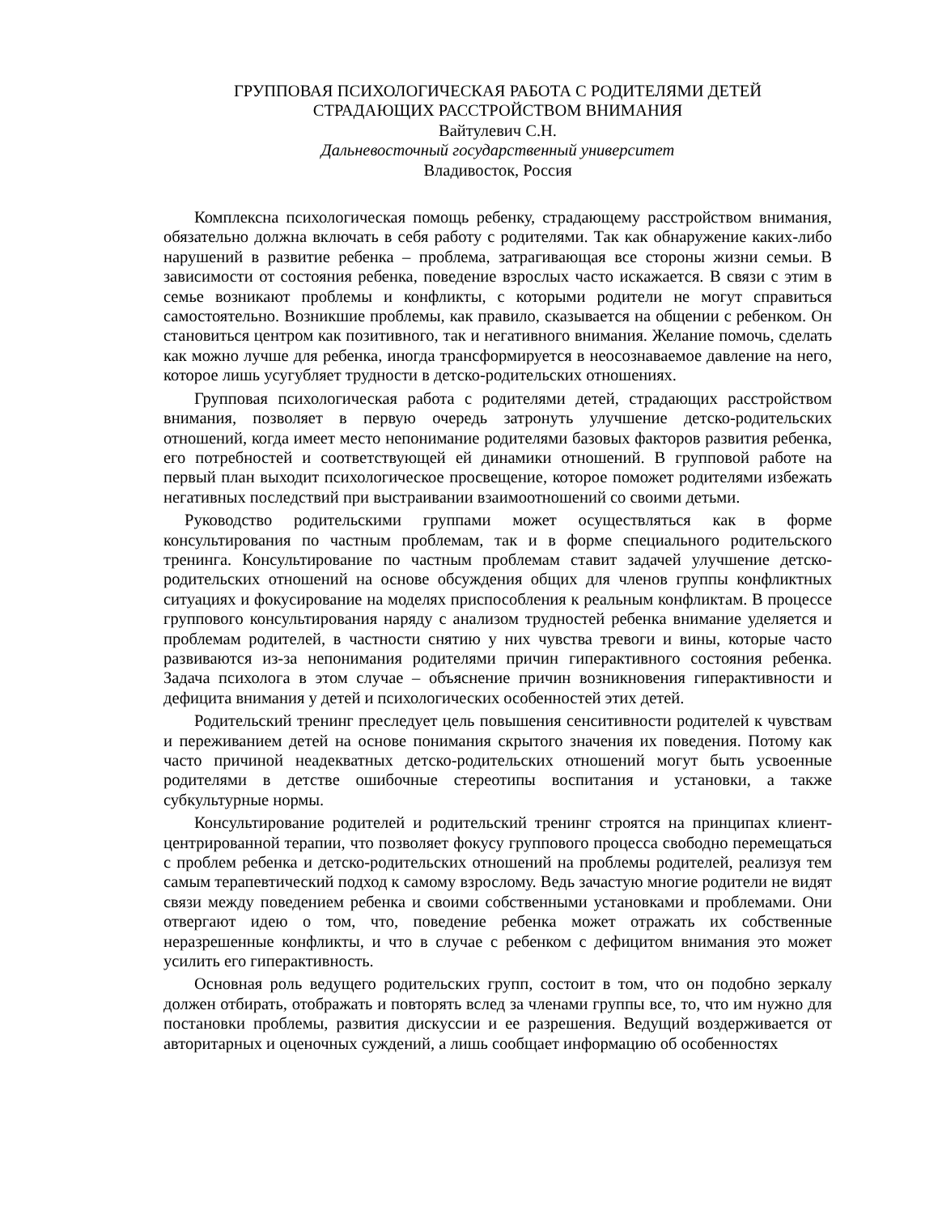ГРУППОВАЯ ПСИХОЛОГИЧЕСКАЯ РАБОТА С РОДИТЕЛЯМИ ДЕТЕЙ
СТРАДАЮЩИХ РАССТРОЙСТВОМ ВНИМАНИЯ
Вайтулевич С.Н.
Дальневосточный государственный университет
Владивосток, Россия
Комплексна психологическая помощь ребенку, страдающему расстройством внимания, обязательно должна включать в себя работу с родителями. Так как обнаружение каких-либо нарушений в развитие ребенка – проблема, затрагивающая все стороны жизни семьи. В зависимости от состояния ребенка, поведение взрослых часто искажается. В связи с этим в семье возникают проблемы и конфликты, с которыми родители не могут справиться самостоятельно. Возникшие проблемы, как правило, сказывается на общении с ребенком. Он становиться центром как позитивного, так и негативного внимания. Желание помочь, сделать как можно лучше для ребенка, иногда трансформируется в неосознаваемое давление на него, которое лишь усугубляет трудности в детско-родительских отношениях.
Групповая психологическая работа с родителями детей, страдающих расстройством внимания, позволяет в первую очередь затронуть улучшение детско-родительских отношений, когда имеет место непонимание родителями базовых факторов развития ребенка, его потребностей и соответствующей ей динамики отношений. В групповой работе на первый план выходит психологическое просвещение, которое поможет родителями избежать негативных последствий при выстраивании взаимоотношений со своими детьми.
Руководство родительскими группами может осуществляться как в форме консультирования по частным проблемам, так и в форме специального родительского тренинга. Консультирование по частным проблемам ставит задачей улучшение детско-родительских отношений на основе обсуждения общих для членов группы конфликтных ситуациях и фокусирование на моделях приспособления к реальным конфликтам. В процессе группового консультирования наряду с анализом трудностей ребенка внимание уделяется и проблемам родителей, в частности снятию у них чувства тревоги и вины, которые часто развиваются из-за непонимания родителями причин гиперактивного состояния ребенка. Задача психолога в этом случае – объяснение причин возникновения гиперактивности и дефицита внимания у детей и психологических особенностей этих детей.
Родительский тренинг преследует цель повышения сенситивности родителей к чувствам и переживанием детей на основе понимания скрытого значения их поведения. Потому как часто причиной неадекватных детско-родительских отношений могут быть усвоенные родителями в детстве ошибочные стереотипы воспитания и установки, а также субкультурные нормы.
Консультирование родителей и родительский тренинг строятся на принципах клиент-центрированной терапии, что позволяет фокусу группового процесса свободно перемещаться с проблем ребенка и детско-родительских отношений на проблемы родителей, реализуя тем самым терапевтический подход к самому взрослому. Ведь зачастую многие родители не видят связи между поведением ребенка и своими собственными установками и проблемами. Они отвергают идею о том, что, поведение ребенка может отражать их собственные неразрешенные конфликты, и что в случае с ребенком с дефицитом внимания это может усилить его гиперактивность.
Основная роль ведущего родительских групп, состоит в том, что он подобно зеркалу должен отбирать, отображать и повторять вслед за членами группы все, то, что им нужно для постановки проблемы, развития дискуссии и ее разрешения. Ведущий воздерживается от авторитарных и оценочных суждений, а лишь сообщает информацию об особенностях